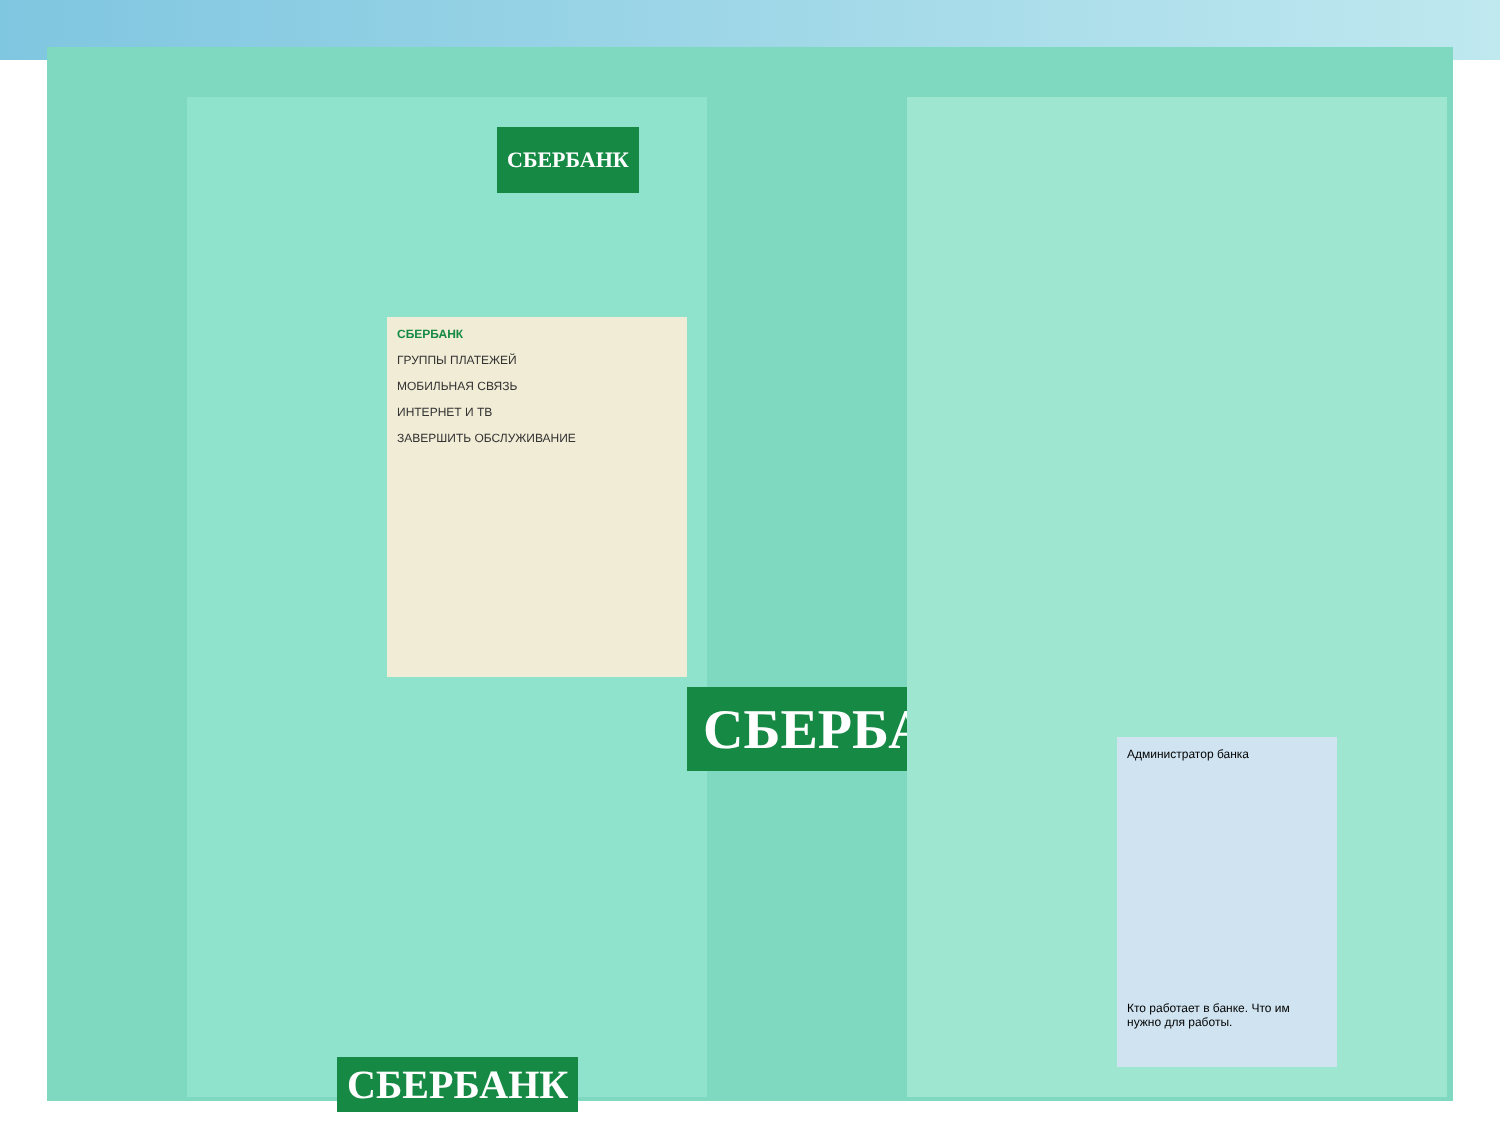СБЕРБАНК
СБЕРБАНК
ГРУППЫ ПЛАТЕЖЕЙ
МОБИЛЬНАЯ СВЯЗЬ
ИНТЕРНЕТ И ТВ
ЗАВЕРШИТЬ ОБСЛУЖИВАНИЕ
СБЕРБАНК
СБЕРБАНК
Администратор банка
Кто работает в банке. Что им нужно для работы.